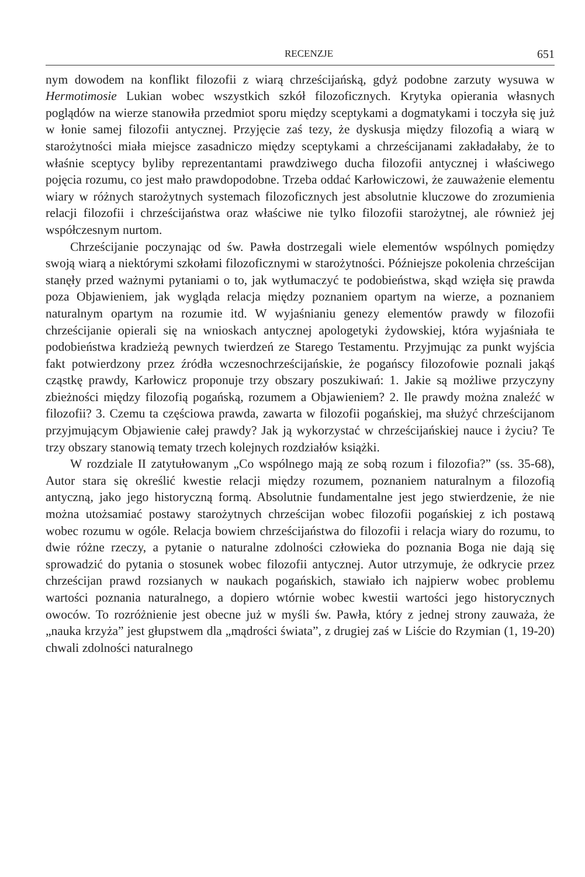RECENZJE 651
nym dowodem na konflikt filozofii z wiarą chrześcijańską, gdyż podobne zarzuty wysuwa w Hermotimosie Lukian wobec wszystkich szkół filozoficznych. Krytyka opierania własnych poglądów na wierze stanowiła przedmiot sporu między sceptykami a dogmatykami i toczyła się już w łonie samej filozofii antycznej. Przyjęcie zaś tezy, że dyskusja między filozofią a wiarą w starożytności miała miejsce zasadniczo między sceptykami a chrześcijanami zakładałaby, że to właśnie sceptycy byliby reprezentantami prawdziwego ducha filozofii antycznej i właściwego pojęcia rozumu, co jest mało prawdopodobne. Trzeba oddać Karłowiczowi, że zauważenie elementu wiary w różnych starożytnych systemach filozoficznych jest absolutnie kluczowe do zrozumienia relacji filozofii i chrześcijaństwa oraz właściwe nie tylko filozofii starożytnej, ale również jej współczesnym nurtom.
Chrześcijanie poczynając od św. Pawła dostrzegali wiele elementów wspólnych pomiędzy swoją wiarą a niektórymi szkołami filozoficznymi w starożytności. Późniejsze pokolenia chrześcijan stanęły przed ważnymi pytaniami o to, jak wytłumaczyć te podobieństwa, skąd wzięła się prawda poza Objawieniem, jak wygląda relacja między poznaniem opartym na wierze, a poznaniem naturalnym opartym na rozumie itd. W wyjaśnianiu genezy elementów prawdy w filozofii chrześcijanie opierali się na wnioskach antycznej apologetyki żydowskiej, która wyjaśniała te podobieństwa kradzieżą pewnych twierdzeń ze Starego Testamentu. Przyjmując za punkt wyjścia fakt potwierdzony przez źródła wczesnochrześcijańskie, że pogańscy filozofowie poznali jakąś cząstkę prawdy, Karłowicz proponuje trzy obszary poszukiwań: 1. Jakie są możliwe przyczyny zbieżności między filozofią pogańską, rozumem a Objawieniem? 2. Ile prawdy można znaleźć w filozofii? 3. Czemu ta częściowa prawda, zawarta w filozofii pogańskiej, ma służyć chrześcijanom przyjmującym Objawienie całej prawdy? Jak ją wykorzystać w chrześcijańskiej nauce i życiu? Te trzy obszary stanowią tematy trzech kolejnych rozdziałów książki.
W rozdziale II zatytułowanym „Co wspólnego mają ze sobą rozum i filozofia?” (ss. 35-68), Autor stara się określić kwestie relacji między rozumem, poznaniem naturalnym a filozofią antyczną, jako jego historyczną formą. Absolutnie fundamentalne jest jego stwierdzenie, że nie można utożsamiać postawy starożytnych chrześcijan wobec filozofii pogańskiej z ich postawą wobec rozumu w ogóle. Relacja bowiem chrześcijaństwa do filozofii i relacja wiary do rozumu, to dwie różne rzeczy, a pytanie o naturalne zdolności człowieka do poznania Boga nie dają się sprowadzić do pytania o stosunek wobec filozofii antycznej. Autor utrzymuje, że odkrycie przez chrześcijan prawd rozsianych w naukach pogańskich, stawiało ich najpierw wobec problemu wartości poznania naturalnego, a dopiero wtórnie wobec kwestii wartości jego historycznych owoców. To rozróżnienie jest obecne już w myśli św. Pawła, który z jednej strony zauważa, że „nauka krzyża” jest głupstwem dla „mądrości świata”, z drugiej zaś w Liście do Rzymian (1, 19-20) chwali zdolności naturalnego